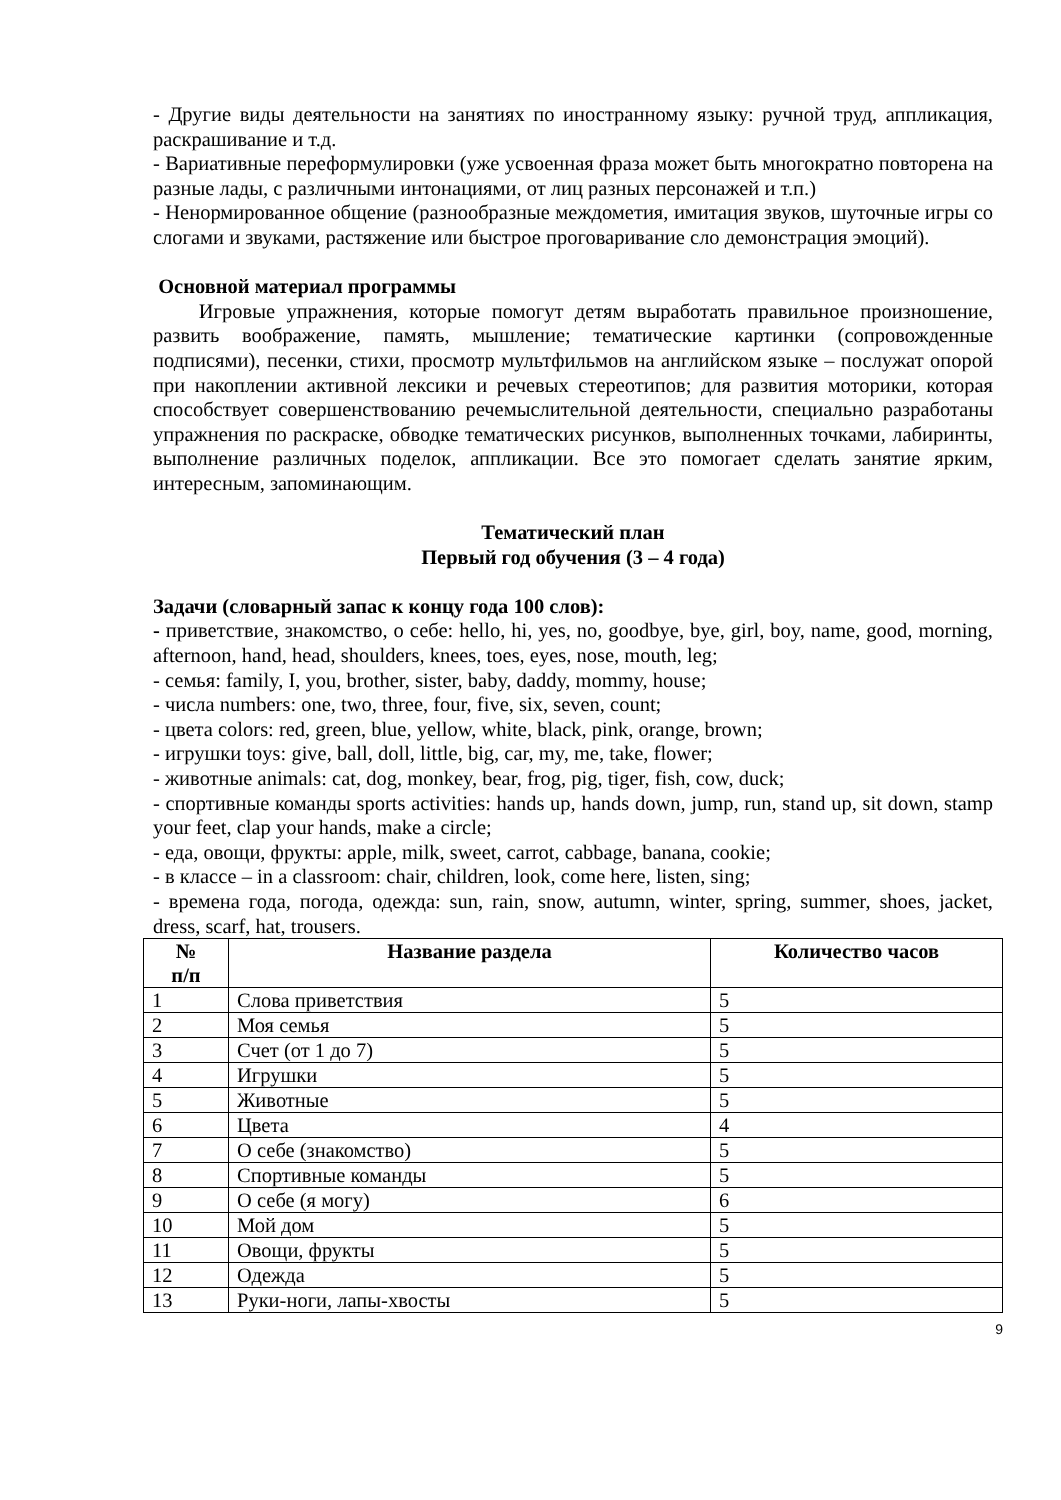- Другие виды деятельности на занятиях по иностранному языку: ручной труд, аппликация, раскрашивание и т.д.
- Вариативные переформулировки (уже усвоенная фраза может быть многократно повторена на разные лады, с различными интонациями, от лиц разных персонажей и т.п.)
- Ненормированное общение (разнообразные междометия, имитация звуков, шуточные игры со слогами и звуками, растяжение или быстрое проговаривание сло демонстрация эмоций).
Основной материал программы
Игровые упражнения, которые помогут детям выработать правильное произношение, развить воображение, память, мышление; тематические картинки (сопровожденные подписями), песенки, стихи, просмотр мультфильмов на английском языке – послужат опорой при накоплении активной лексики и речевых стереотипов; для развития моторики, которая способствует совершенствованию речемыслительной деятельности, специально разработаны упражнения по раскраске, обводке тематических рисунков, выполненных точками, лабиринты, выполнение различных поделок, аппликации. Все это помогает сделать занятие ярким, интересным, запоминающим.
Тематический план
Первый год обучения (3 – 4 года)
Задачи (словарный запас к концу года 100 слов):
- приветствие, знакомство, о себе: hello, hi, yes, no, goodbye, bye, girl, boy, name, good, morning, afternoon, hand, head, shoulders, knees, toes, eyes, nose, mouth, leg;
- семья: family, I, you, brother, sister, baby, daddy, mommy, house;
- числа numbers: one, two, three, four, five, six, seven, count;
- цвета colors: red, green, blue, yellow, white, black, pink, orange, brown;
- игрушки toys: give, ball, doll, little, big, car, my, me, take, flower;
- животные animals: cat, dog, monkey, bear, frog, pig, tiger, fish, cow, duck;
- спортивные команды sports activities: hands up, hands down, jump, run, stand up, sit down, stamp your feet, clap your hands, make a circle;
- еда, овощи, фрукты: apple, milk, sweet, carrot, cabbage, banana, cookie;
- в классе – in a classroom: chair, children, look, come here, listen, sing;
- времена года, погода, одежда: sun, rain, snow, autumn, winter, spring, summer, shoes, jacket, dress, scarf, hat, trousers.
| № п/п | Название раздела | Количество часов |
| --- | --- | --- |
| 1 | Слова приветствия | 5 |
| 2 | Моя семья | 5 |
| 3 | Счет (от 1 до 7) | 5 |
| 4 | Игрушки | 5 |
| 5 | Животные | 5 |
| 6 | Цвета | 4 |
| 7 | О себе (знакомство) | 5 |
| 8 | Спортивные команды | 5 |
| 9 | О себе (я могу) | 6 |
| 10 | Мой дом | 5 |
| 11 | Овощи, фрукты | 5 |
| 12 | Одежда | 5 |
| 13 | Руки-ноги, лапы-хвосты | 5 |
9